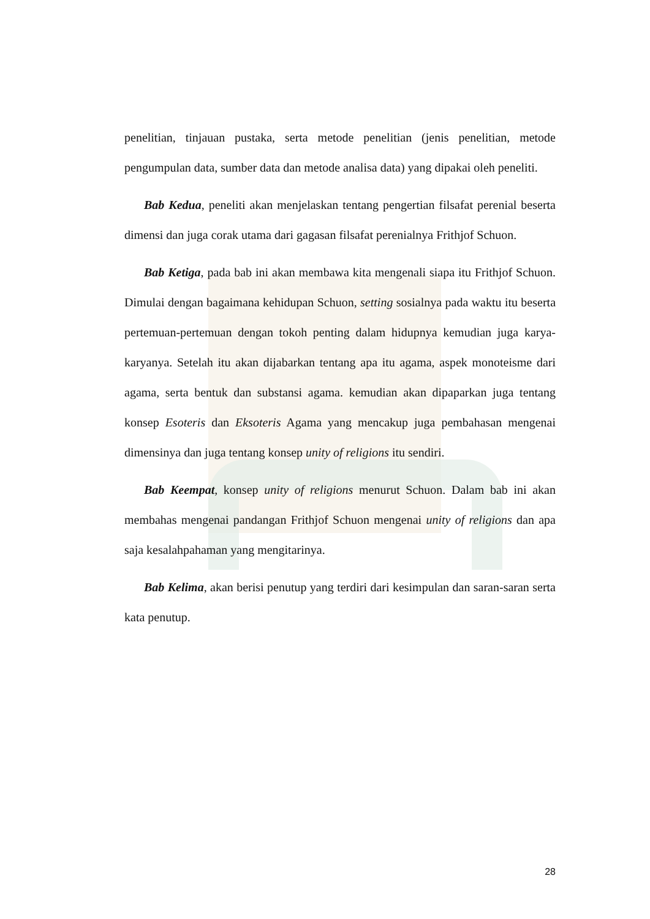penelitian, tinjauan pustaka, serta metode penelitian (jenis penelitian, metode pengumpulan data, sumber data dan metode analisa data) yang dipakai oleh peneliti.
Bab Kedua, peneliti akan menjelaskan tentang pengertian filsafat perenial beserta dimensi dan juga corak utama dari gagasan filsafat perenialnya Frithjof Schuon.
Bab Ketiga, pada bab ini akan membawa kita mengenali siapa itu Frithjof Schuon. Dimulai dengan bagaimana kehidupan Schuon, setting sosialnya pada waktu itu beserta pertemuan-pertemuan dengan tokoh penting dalam hidupnya kemudian juga karya-karyanya. Setelah itu akan dijabarkan tentang apa itu agama, aspek monoteisme dari agama, serta bentuk dan substansi agama. kemudian akan dipaparkan juga tentang konsep Esoteris dan Eksoteris Agama yang mencakup juga pembahasan mengenai dimensinya dan juga tentang konsep unity of religions itu sendiri.
Bab Keempat, konsep unity of religions menurut Schuon. Dalam bab ini akan membahas mengenai pandangan Frithjof Schuon mengenai unity of religions dan apa saja kesalahpahaman yang mengitarinya.
Bab Kelima, akan berisi penutup yang terdiri dari kesimpulan dan saran-saran serta kata penutup.
28